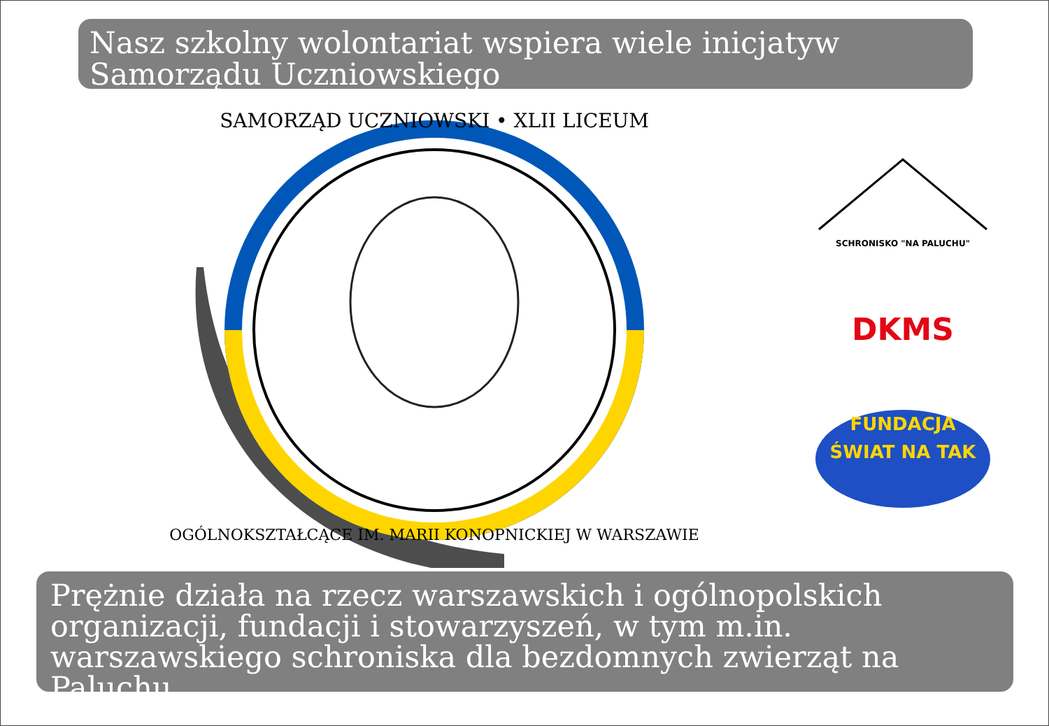Nasz szkolny wolontariat wspiera wiele inicjatyw Samorządu Uczniowskiego
SAMORZĄD UCZNIOWSKI • XLII LICEUM
OGÓLNOKSZTAŁCĄCE IM. MARII KONOPNICKIEJ W WARSZAWIE
SCHRONISKO "NA PALUCHU"
DKMS
FUNDACJA
ŚWIAT NA TAK
Prężnie działa na rzecz warszawskich i ogólnopolskich organizacji, fundacji i stowarzyszeń, w tym m.in. warszawskiego schroniska dla bezdomnych zwierząt na Paluchu